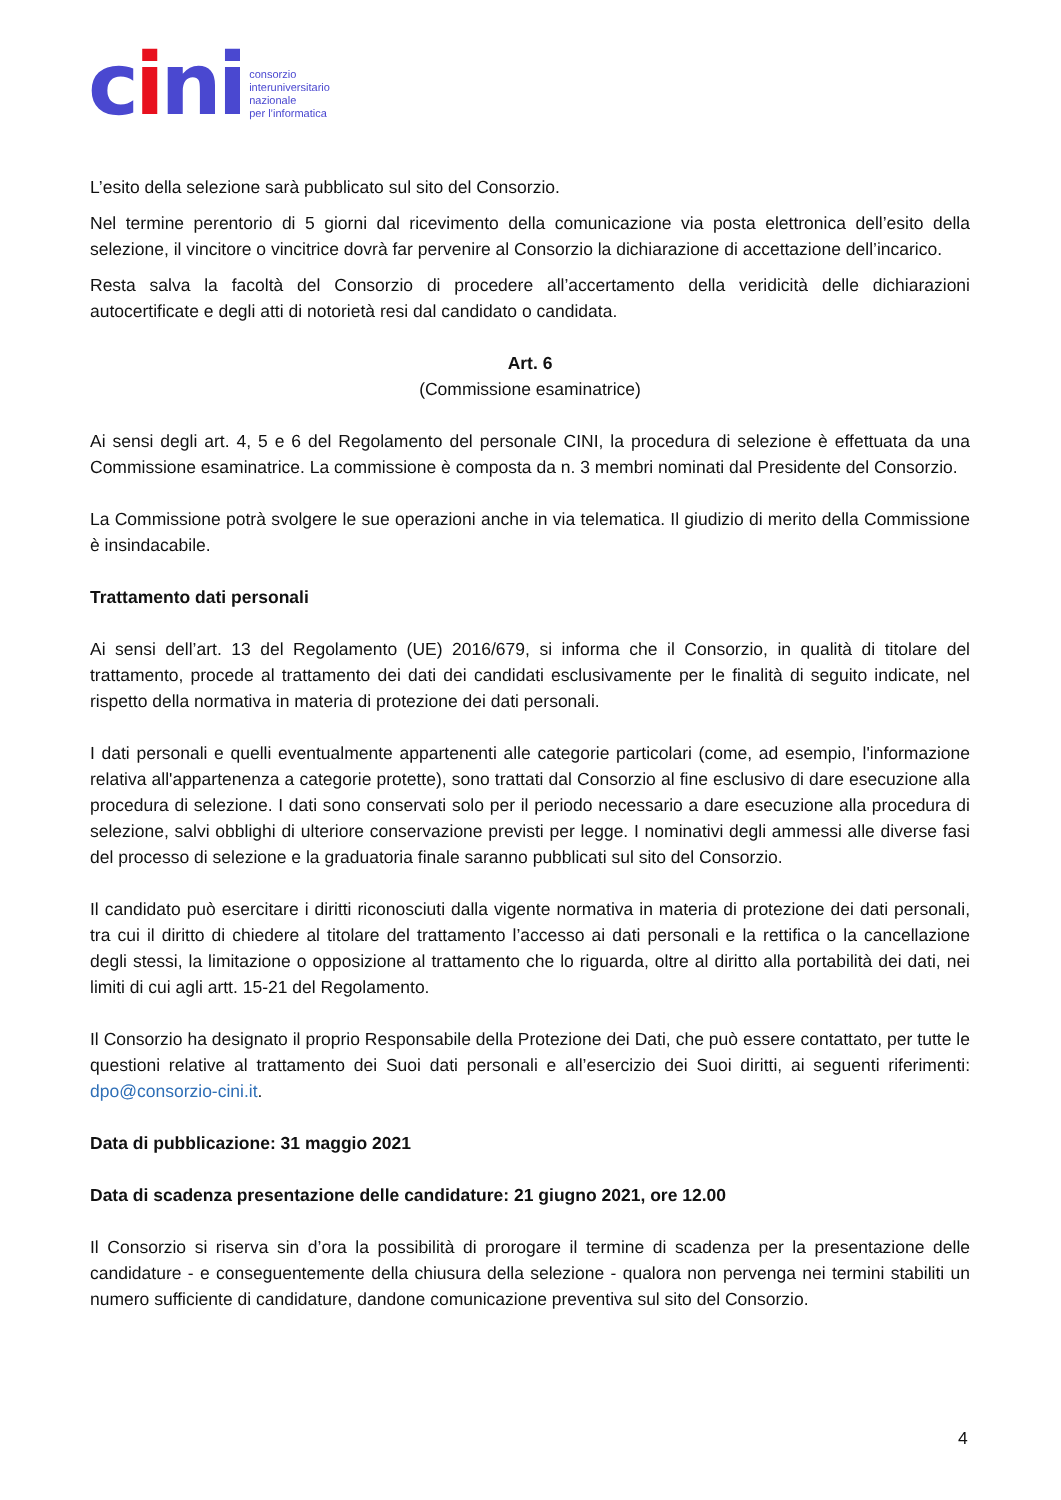cini
consorzio
interuniversitario
nazionale
per l’informatica
L’esito della selezione sarà pubblicato sul sito del Consorzio.
Nel termine perentorio di 5 giorni dal ricevimento della comunicazione via posta elettronica dell’esito della selezione, il vincitore o vincitrice dovrà far pervenire al Consorzio la dichiarazione di accettazione dell’incarico.
Resta salva la facoltà del Consorzio di procedere all’accertamento della veridicità delle dichiarazioni autocertificate e degli atti di notorietà resi dal candidato o candidata.
Art. 6
(Commissione esaminatrice)
Ai sensi degli art. 4, 5 e 6 del Regolamento del personale CINI, la procedura di selezione è effettuata da una Commissione esaminatrice. La commissione è composta da n. 3 membri nominati dal Presidente del Consorzio.
La Commissione potrà svolgere le sue operazioni anche in via telematica. Il giudizio di merito della Commissione è insindacabile.
Trattamento dati personali
Ai sensi dell’art. 13 del Regolamento (UE) 2016/679, si informa che il Consorzio, in qualità di titolare del trattamento, procede al trattamento dei dati dei candidati esclusivamente per le finalità di seguito indicate, nel rispetto della normativa in materia di protezione dei dati personali.
I dati personali e quelli eventualmente appartenenti alle categorie particolari (come, ad esempio, l'informazione relativa all'appartenenza a categorie protette), sono trattati dal Consorzio al fine esclusivo di dare esecuzione alla procedura di selezione. I dati sono conservati solo per il periodo necessario a dare esecuzione alla procedura di selezione, salvi obblighi di ulteriore conservazione previsti per legge. I nominativi degli ammessi alle diverse fasi del processo di selezione e la graduatoria finale saranno pubblicati sul sito del Consorzio.
Il candidato può esercitare i diritti riconosciuti dalla vigente normativa in materia di protezione dei dati personali, tra cui il diritto di chiedere al titolare del trattamento l’accesso ai dati personali e la rettifica o la cancellazione degli stessi, la limitazione o opposizione al trattamento che lo riguarda, oltre al diritto alla portabilità dei dati, nei limiti di cui agli artt. 15-21 del Regolamento.
Il Consorzio ha designato il proprio Responsabile della Protezione dei Dati, che può essere contattato, per tutte le questioni relative al trattamento dei Suoi dati personali e all’esercizio dei Suoi diritti, ai seguenti riferimenti: dpo@consorzio-cini.it.
Data di pubblicazione: 31 maggio 2021
Data di scadenza presentazione delle candidature: 21 giugno 2021, ore 12.00
Il Consorzio si riserva sin d’ora la possibilità di prorogare il termine di scadenza per la presentazione delle candidature - e conseguentemente della chiusura della selezione - qualora non pervenga nei termini stabiliti un numero sufficiente di candidature, dandone comunicazione preventiva sul sito del Consorzio.
4